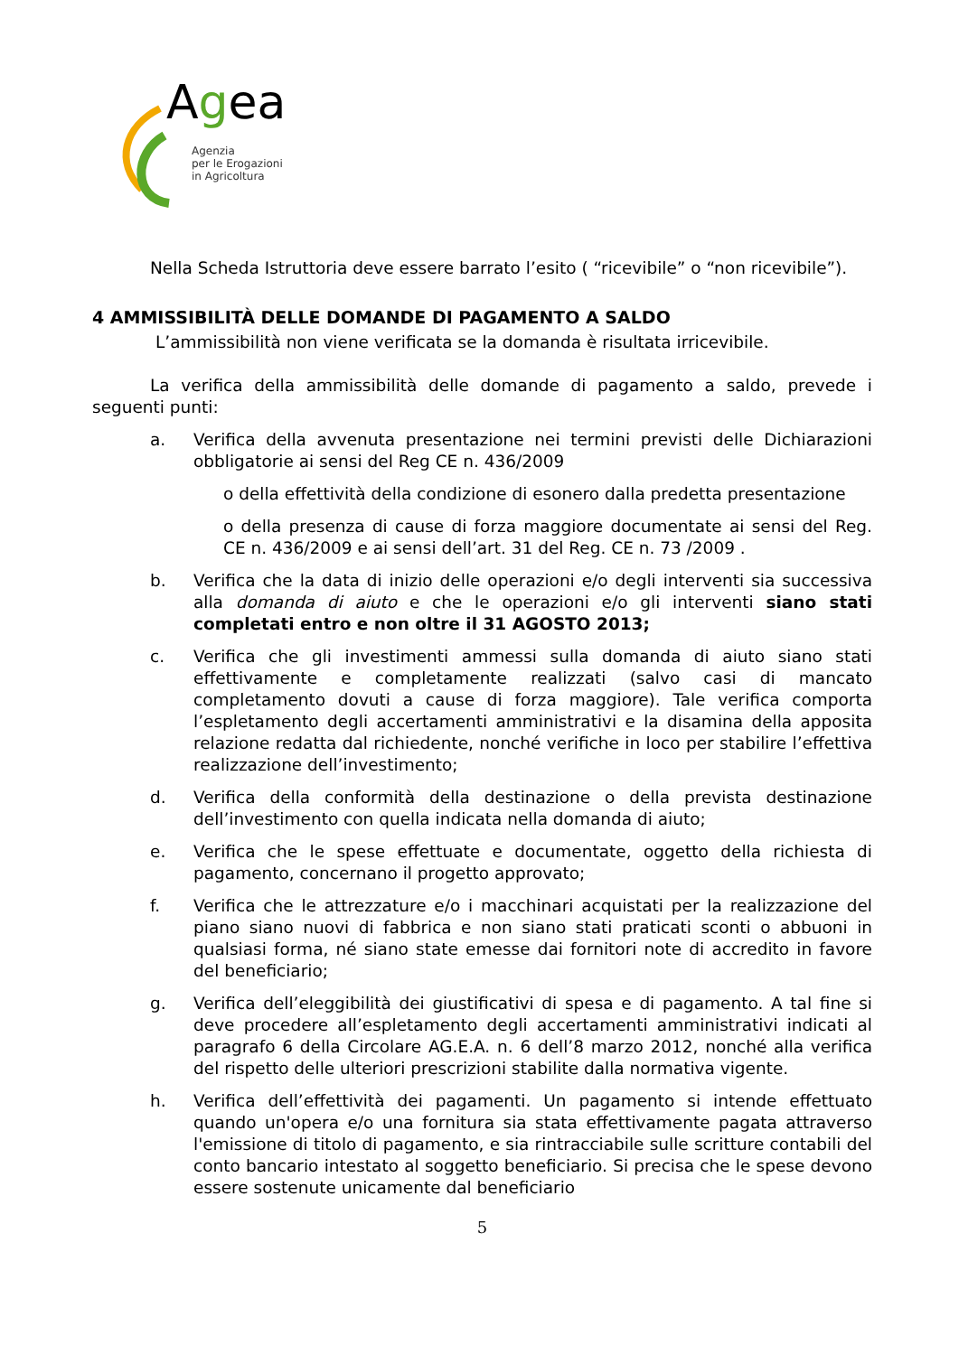Agea
Agenzia
per le Erogazioni
in Agricoltura
Nella Scheda Istruttoria deve essere barrato l’esito ( “ricevibile” o “non ricevibile”).
4 AMMISSIBILITÀ DELLE DOMANDE DI PAGAMENTO A SALDO
L’ammissibilità non viene verificata se la domanda è risultata irricevibile.
La verifica della ammissibilità delle domande di pagamento a saldo, prevede i seguenti punti:
a. Verifica della avvenuta presentazione nei termini previsti delle Dichiarazioni obbligatorie ai sensi del Reg CE n. 436/2009
o della effettività della condizione di esonero dalla predetta presentazione
o della presenza di cause di forza maggiore documentate ai sensi del Reg. CE n. 436/2009 e ai sensi dell’art. 31 del Reg. CE n. 73 /2009 .
b. Verifica che la data di inizio delle operazioni e/o degli interventi sia successiva alla domanda di aiuto e che le operazioni e/o gli interventi siano stati completati entro e non oltre il 31 AGOSTO 2013;
c. Verifica che gli investimenti ammessi sulla domanda di aiuto siano stati effettivamente e completamente realizzati (salvo casi di mancato completamento dovuti a cause di forza maggiore). Tale verifica comporta l’espletamento degli accertamenti amministrativi e la disamina della apposita relazione redatta dal richiedente, nonché verifiche in loco per stabilire l’effettiva realizzazione dell’investimento;
d. Verifica della conformità della destinazione o della prevista destinazione dell’investimento con quella indicata nella domanda di aiuto;
e. Verifica che le spese effettuate e documentate, oggetto della richiesta di pagamento, concernano il progetto approvato;
f. Verifica che le attrezzature e/o i macchinari acquistati per la realizzazione del piano siano nuovi di fabbrica e non siano stati praticati sconti o abbuoni in qualsiasi forma, né siano state emesse dai fornitori note di accredito in favore del beneficiario;
g. Verifica dell’eleggibilità dei giustificativi di spesa e di pagamento. A tal fine si deve procedere all’espletamento degli accertamenti amministrativi indicati al paragrafo 6 della Circolare AG.E.A. n. 6 dell’8 marzo 2012, nonché alla verifica del rispetto delle ulteriori prescrizioni stabilite dalla normativa vigente.
h. Verifica dell’effettività dei pagamenti. Un pagamento si intende effettuato quando un'opera e/o una fornitura sia stata effettivamente pagata attraverso l'emissione di titolo di pagamento, e sia rintracciabile sulle scritture contabili del conto bancario intestato al soggetto beneficiario. Si precisa che le spese devono essere sostenute unicamente dal beneficiario
5